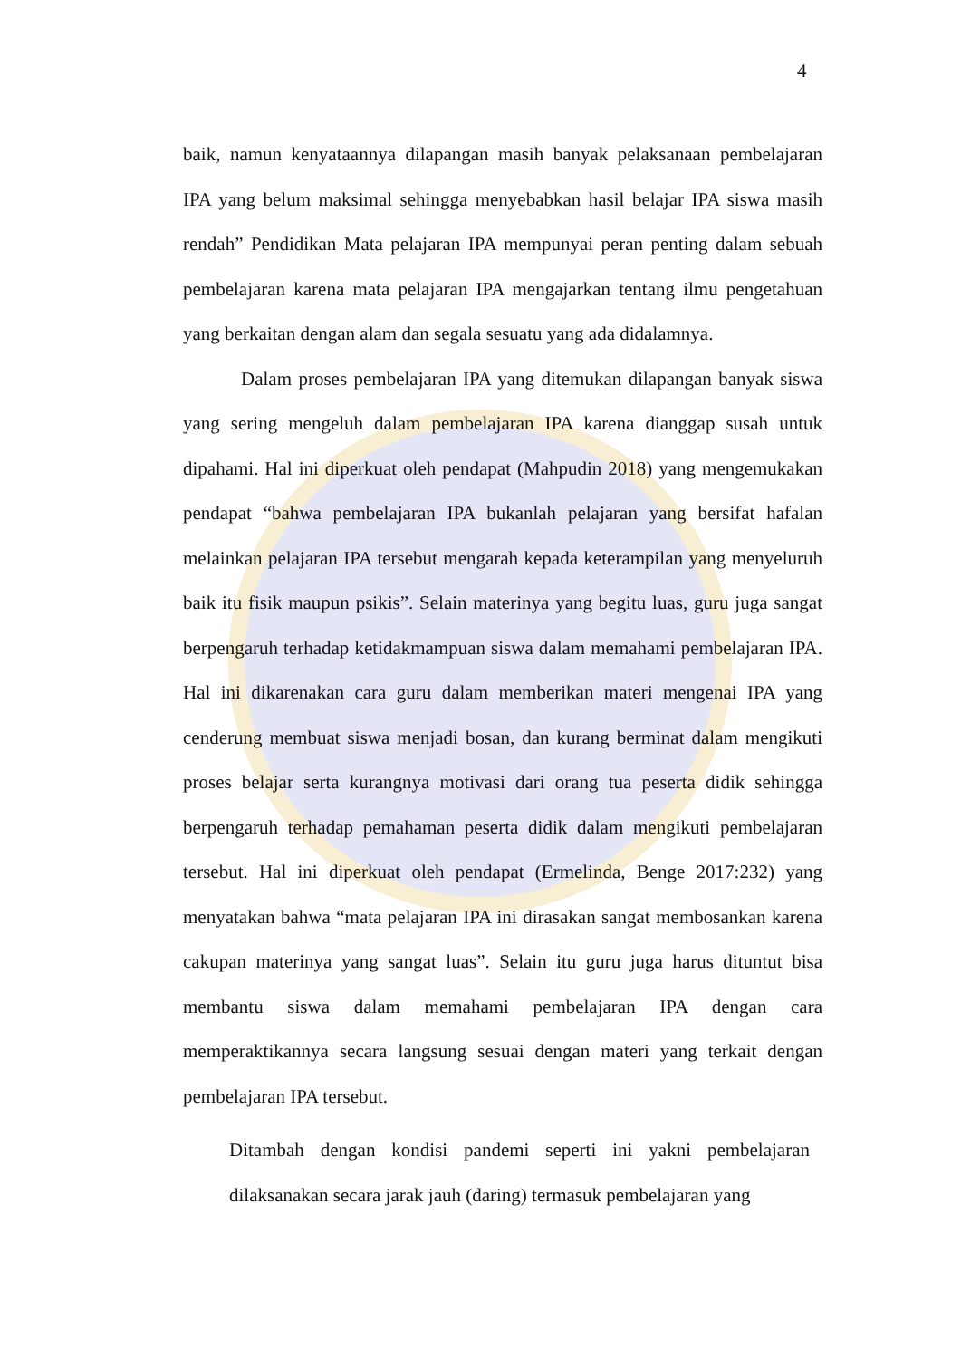4
baik, namun kenyataannya dilapangan masih banyak pelaksanaan pembelajaran IPA yang belum maksimal sehingga menyebabkan hasil belajar IPA siswa masih rendah” Pendidikan Mata pelajaran IPA mempunyai peran penting dalam sebuah pembelajaran karena mata pelajaran IPA mengajarkan tentang ilmu pengetahuan yang berkaitan dengan alam dan segala sesuatu yang ada didalamnya.
Dalam proses pembelajaran IPA yang ditemukan dilapangan banyak siswa yang sering mengeluh dalam pembelajaran IPA karena dianggap susah untuk dipahami. Hal ini diperkuat oleh pendapat (Mahpudin 2018) yang mengemukakan pendapat “bahwa pembelajaran IPA bukanlah pelajaran yang bersifat hafalan melainkan pelajaran IPA tersebut mengarah kepada keterampilan yang menyeluruh baik itu fisik maupun psikis”. Selain materinya yang begitu luas, guru juga sangat berpengaruh terhadap ketidakmampuan siswa dalam memahami pembelajaran IPA. Hal ini dikarenakan cara guru dalam memberikan materi mengenai IPA yang cenderung membuat siswa menjadi bosan, dan kurang berminat dalam mengikuti proses belajar serta kurangnya motivasi dari orang tua peserta didik sehingga berpengaruh terhadap pemahaman peserta didik dalam mengikuti pembelajaran tersebut. Hal ini diperkuat oleh pendapat (Ermelinda, Benge 2017:232) yang menyatakan bahwa “mata pelajaran IPA ini dirasakan sangat membosankan karena cakupan materinya yang sangat luas”. Selain itu guru juga harus dituntut bisa membantu siswa dalam memahami pembelajaran IPA dengan cara memperaktikannya secara langsung sesuai dengan materi yang terkait dengan pembelajaran IPA tersebut.
Ditambah dengan kondisi pandemi seperti ini yakni pembelajaran dilaksanakan secara jarak jauh (daring) termasuk pembelajaran yang